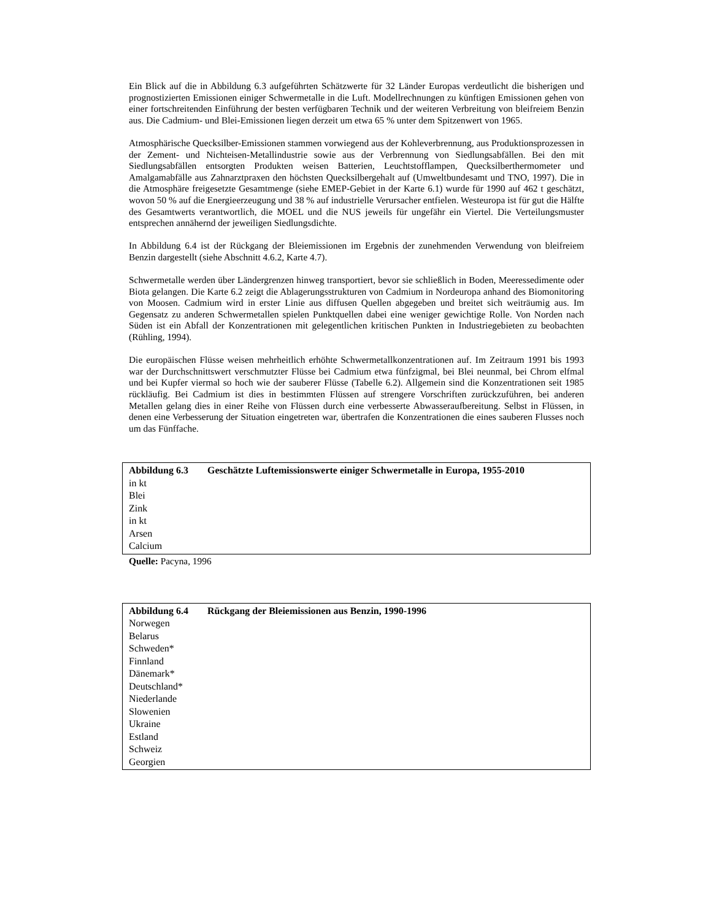Ein Blick auf die in Abbildung 6.3 aufgeführten Schätzwerte für 32 Länder Europas verdeutlicht die bisherigen und prognostizierten Emissionen einiger Schwermetalle in die Luft. Modellrechnungen zu künftigen Emissionen gehen von einer fortschreitenden Einführung der besten verfügbaren Technik und der weiteren Verbreitung von bleifreiem Benzin aus. Die Cadmium- und Blei-Emissionen liegen derzeit um etwa 65 % unter dem Spitzenwert von 1965.
Atmosphärische Quecksilber-Emissionen stammen vorwiegend aus der Kohleverbrennung, aus Produktionsprozessen in der Zement- und Nichteisen-Metallindustrie sowie aus der Verbrennung von Siedlungsabfällen. Bei den mit Siedlungsabfällen entsorgten Produkten weisen Batterien, Leuchtstofflampen, Quecksilberthermometer und Amalgamabfälle aus Zahnarztpraxen den höchsten Quecksilbergehalt auf (Umweltbundesamt und TNO, 1997). Die in die Atmosphäre freigesetzte Gesamtmenge (siehe EMEP-Gebiet in der Karte 6.1) wurde für 1990 auf 462 t geschätzt, wovon 50 % auf die Energieerzeugung und 38 % auf industrielle Verursacher entfielen. Westeuropa ist für gut die Hälfte des Gesamtwerts verantwortlich, die MOEL und die NUS jeweils für ungefähr ein Viertel. Die Verteilungsmuster entsprechen annähernd der jeweiligen Siedlungsdichte.
In Abbildung 6.4 ist der Rückgang der Bleiemissionen im Ergebnis der zunehmenden Verwendung von bleifreiem Benzin dargestellt (siehe Abschnitt 4.6.2, Karte 4.7).
Schwermetalle werden über Ländergrenzen hinweg transportiert, bevor sie schließlich in Boden, Meeressedimente oder Biota gelangen. Die Karte 6.2 zeigt die Ablagerungsstrukturen von Cadmium in Nordeuropa anhand des Biomonitoring von Moosen. Cadmium wird in erster Linie aus diffusen Quellen abgegeben und breitet sich weiträumig aus. Im Gegensatz zu anderen Schwermetallen spielen Punktquellen dabei eine weniger gewichtige Rolle. Von Norden nach Süden ist ein Abfall der Konzentrationen mit gelegentlichen kritischen Punkten in Industriegebieten zu beobachten (Rühling, 1994).
Die europäischen Flüsse weisen mehrheitlich erhöhte Schwermetallkonzentrationen auf. Im Zeitraum 1991 bis 1993 war der Durchschnittswert verschmutzter Flüsse bei Cadmium etwa fünfzigmal, bei Blei neunmal, bei Chrom elfmal und bei Kupfer viermal so hoch wie der sauberer Flüsse (Tabelle 6.2). Allgemein sind die Konzentrationen seit 1985 rückläufig. Bei Cadmium ist dies in bestimmten Flüssen auf strengere Vorschriften zurückzuführen, bei anderen Metallen gelang dies in einer Reihe von Flüssen durch eine verbesserte Abwasseraufbereitung. Selbst in Flüssen, in denen eine Verbesserung der Situation eingetreten war, übertrafen die Konzentrationen die eines sauberen Flusses noch um das Fünffache.
Abbildung 6.3 Geschätzte Luftemissionswerte einiger Schwermetalle in Europa, 1955-2010
in kt
Blei
Zink
in kt
Arsen
Calcium
Quelle: Pacyna, 1996
Abbildung 6.4 Rückgang der Bleiemissionen aus Benzin, 1990-1996
Norwegen
Belarus
Schweden*
Finnland
Dänemark*
Deutschland*
Niederlande
Slowenien
Ukraine
Estland
Schweiz
Georgien